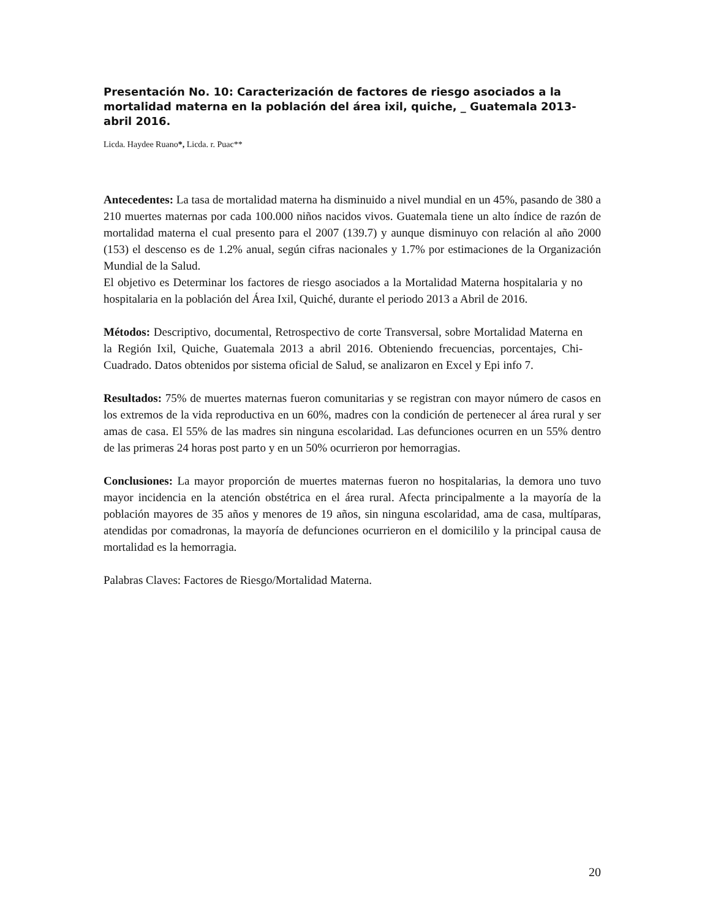Presentación No. 10: Caracterización de factores de riesgo asociados a la mortalidad materna en la población del área ixil, quiche, _ Guatemala 2013-abril 2016.
Licda. Haydee Ruano*, Licda. r. Puac**
Antecedentes: La tasa de mortalidad materna ha disminuido a nivel mundial en un 45%, pasando de 380 a 210 muertes maternas por cada 100.000 niños nacidos vivos. Guatemala tiene un alto índice de razón de mortalidad materna el cual presento para el 2007 (139.7) y aunque disminuyo con relación al año 2000 (153) el descenso es de 1.2% anual, según cifras nacionales y 1.7% por estimaciones de la Organización Mundial de la Salud.
El objetivo es Determinar los factores de riesgo asociados a la Mortalidad Materna hospitalaria y no hospitalaria en la población del Área Ixil, Quiché, durante el periodo 2013 a Abril de 2016.
Métodos: Descriptivo, documental, Retrospectivo de corte Transversal, sobre Mortalidad Materna en la Región Ixil, Quiche, Guatemala 2013 a abril 2016. Obteniendo frecuencias, porcentajes, Chi-Cuadrado. Datos obtenidos por sistema oficial de Salud, se analizaron en Excel y Epi info 7.
Resultados: 75% de muertes maternas fueron comunitarias y se registran con mayor número de casos en los extremos de la vida reproductiva en un 60%, madres con la condición de pertenecer al área rural y ser amas de casa. El 55% de las madres sin ninguna escolaridad. Las defunciones ocurren en un 55% dentro de las primeras 24 horas post parto y en un 50% ocurrieron por hemorragias.
Conclusiones: La mayor proporción de muertes maternas fueron no hospitalarias, la demora uno tuvo mayor incidencia en la atención obstétrica en el área rural. Afecta principalmente a la mayoría de la población mayores de 35 años y menores de 19 años, sin ninguna escolaridad, ama de casa, multíparas, atendidas por comadronas, la mayoría de defunciones ocurrieron en el domicililo y la principal causa de mortalidad es la hemorragia.
Palabras Claves: Factores de Riesgo/Mortalidad Materna.
20